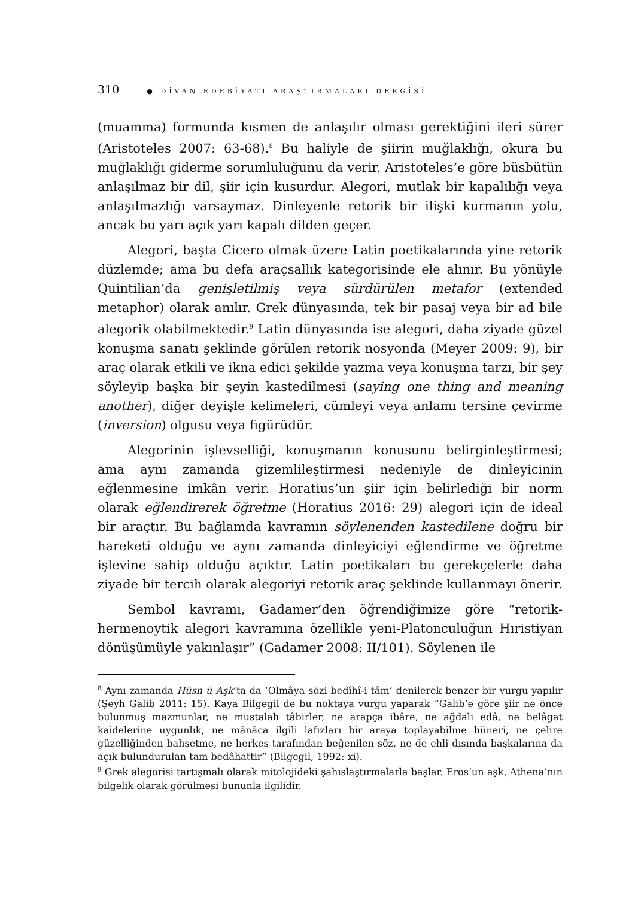310 ● DİVAN EDEBİYATI ARAŞTIRMALARI DERGİSİ
(muamma) formunda kısmen de anlaşılır olması gerektiğini ileri sürer (Aristoteles 2007: 63-68).<sup>8</sup> Bu haliyle de şiirin muğlaklığı, okura bu muğlaklığı giderme sorumluluğunu da verir. Aristoteles’e göre büsbütün anlaşılmaz bir dil, şiir için kusurdur. Alegori, mutlak bir kapalılığı veya anlaşılmazlığı varsaymaz. Dinleyenle retorik bir ilişki kurmanın yolu, ancak bu yarı açık yarı kapalı dilden geçer.
Alegori, başta Cicero olmak üzere Latin poetikalarında yine retorik düzlemde; ama bu defa araçsallık kategorisinde ele alınır. Bu yönüyle Quintilian’da genişletilmiş veya sürdürülen metafor (extended metaphor) olarak anılır. Grek dünyasında, tek bir pasaj veya bir ad bile alegorik olabilmektedir.<sup>9</sup> Latin dünyasında ise alegori, daha ziyade güzel konuşma sanatı şeklinde görülen retorik nosyonda (Meyer 2009: 9), bir araç olarak etkili ve ikna edici şekilde yazma veya konuşma tarzı, bir şey söyleyip başka bir şeyin kastedilmesi (saying one thing and meaning another), diğer deyişle kelimeleri, cümleyi veya anlamı tersine çevirme (inversion) olgusu veya figürüdür.
Alegorinin işlevselliği, konuşmanın konusunu belirginleştirmesi; ama aynı zamanda gizemlileştirmesi nedeniyle de dinleyicinin eğlenmesine imkân verir. Horatius’un şiir için belirlediği bir norm olarak eğlendirerek öğretme (Horatius 2016: 29) alegori için de ideal bir araçtır. Bu bağlamda kavramın söylenenden kastedilene doğru bir hareketi olduğu ve aynı zamanda dinleyiciyi eğlendirme ve öğretme işlevine sahip olduğu açıktır. Latin poetikaları bu gerekçelerle daha ziyade bir tercih olarak alegoriyi retorik araç şeklinde kullanmayı önerir.
Sembol kavramı, Gadamer’den öğrendiğimize göre “retorik-hermenoytik alegori kavramına özellikle yeni-Platonculuğun Hıristiyan dönüşümüyle yakınlaşır” (Gadamer 2008: II/101). Söylenen ile
<sup>8</sup> Aynı zamanda Hüsn ü Aşk’ta da ‘Olmâya sözi bedîhî-i tâm’ denilerek benzer bir vurgu yapılır (Şeyh Galib 2011: 15). Kaya Bilgegil de bu noktaya vurgu yaparak “Galib’e göre şiir ne önce bulunmuş mazmunlar, ne mustalah tâbirler, ne arapça ibâre, ne ağdalı edâ, ne belâgat kaidelerine uygunlık, ne mânâca ilgili lafızları bir araya toplayabilme hüneri, ne çehre güzelliğinden bahsetme, ne herkes tarafından beğenilen söz, ne de ehli dışında başkalarına da açık bulundurulan tam bedâhattir” (Bilgegil, 1992: xi).
<sup>9</sup> Grek alegorisi tartışmalı olarak mitolojideki şahıslaştırmalarla başlar. Eros’un aşk, Athena’nın bilgelik olarak görülmesi bununla ilgilidir.